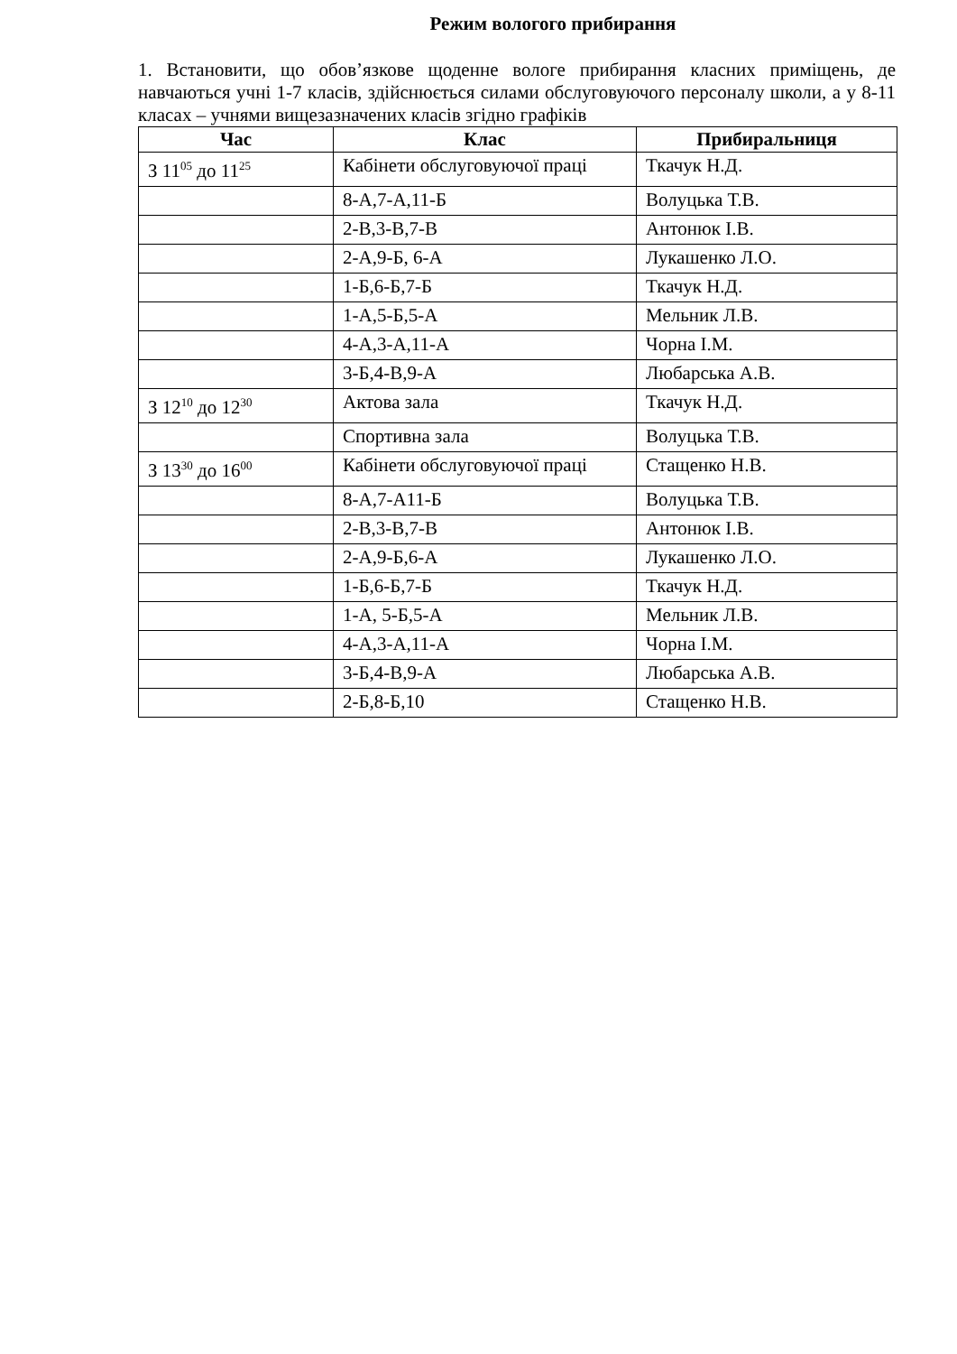Режим вологого прибирання
1. Встановити, що обов’язкове щоденне вологе прибирання класних приміщень, де навчаються учні 1-7 класів, здійснюється силами обслуговуючого персоналу школи, а у 8-11 класах – учнями вищезазначених класів згідно графіків
| Час | Клас | Прибиральниця |
| --- | --- | --- |
| З 11<sup>05</sup> до 11<sup>25</sup> | Кабінети обслуговуючої праці | Ткачук Н.Д. |
| | 8-А,7-А,11-Б | Волуцька Т.В. |
| | 2-В,3-В,7-В | Антонюк І.В. |
| | 2-А,9-Б, 6-А | Лукашенко Л.О. |
| | 1-Б,6-Б,7-Б | Ткачук Н.Д. |
| | 1-А,5-Б,5-А | Мельник Л.В. |
| | 4-А,3-А,11-А | Чорна І.М. |
| | 3-Б,4-В,9-А | Любарська А.В. |
| З 12<sup>10</sup> до 12<sup>30</sup> | Актова зала | Ткачук Н.Д. |
| | Спортивна зала | Волуцька Т.В. |
| З 13<sup>30</sup> до 16<sup>00</sup> | Кабінети обслуговуючої праці | Стащенко Н.В. |
| | 8-А,7-А11-Б | Волуцька Т.В. |
| | 2-В,3-В,7-В | Антонюк І.В. |
| | 2-А,9-Б,6-А | Лукашенко Л.О. |
| | 1-Б,6-Б,7-Б | Ткачук Н.Д. |
| | 1-А, 5-Б,5-А | Мельник Л.В. |
| | 4-А,3-А,11-А | Чорна І.М. |
| | 3-Б,4-В,9-А | Любарська А.В. |
| | 2-Б,8-Б,10 | Стащенко Н.В. |